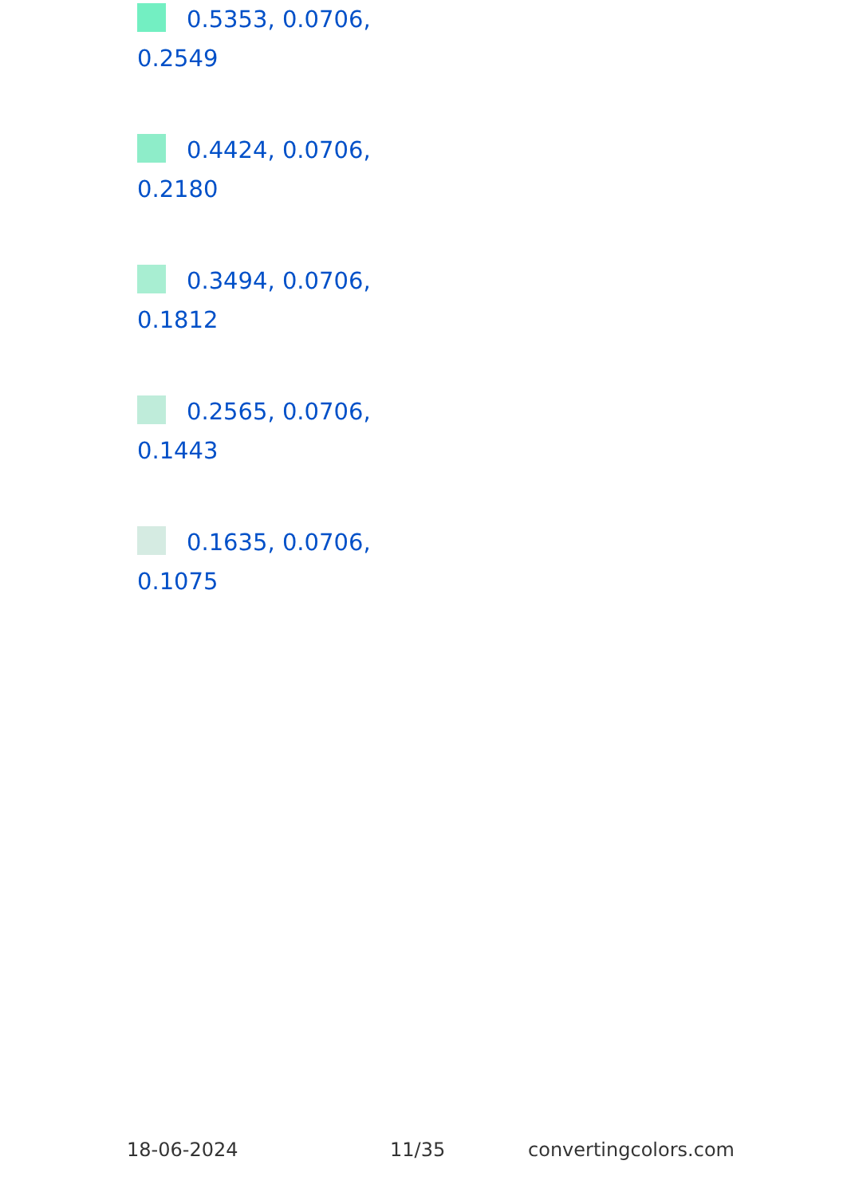0.5353, 0.0706, 0.2549
0.4424, 0.0706, 0.2180
0.3494, 0.0706, 0.1812
0.2565, 0.0706, 0.1443
0.1635, 0.0706, 0.1075
18-06-2024 11/35 convertingcolors.com